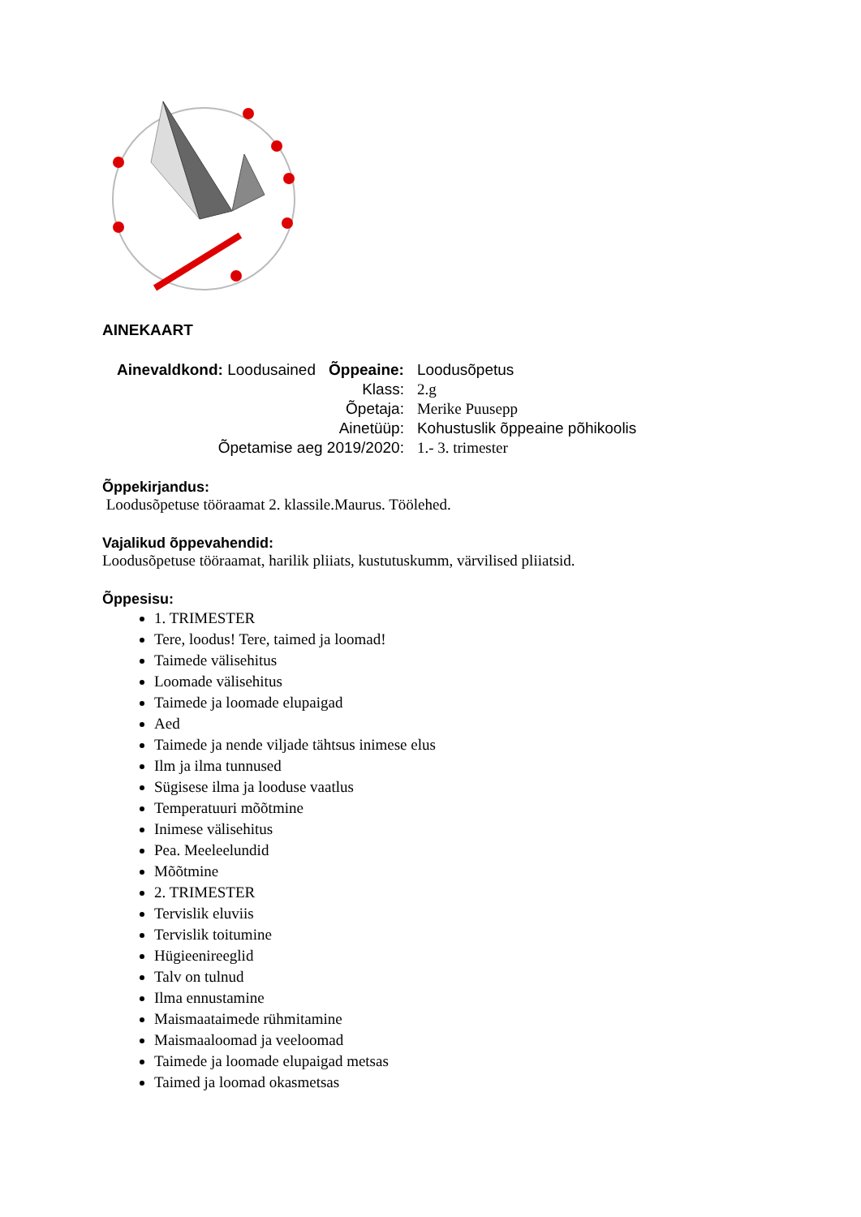AINEKAART
| Ainevaldkond: Loodusained | Õppeaine: | Loodusõpetus |
| | Klass: | 2.g |
| | Õpetaja: | Merike Puusepp |
| | Ainetüüp: | Kohustuslik õppeaine põhikoolis |
| Õpetamise aeg 2019/2020: | | 1.- 3. trimester |
Õppekirjandus:
Loodusõpetuse tööraamat 2. klassile.Maurus. Töölehed.
Vajalikud õppevahendid:
Loodusõpetuse tööraamat, harilik pliiats, kustutuskumm, värvilised pliiatsid.
Õppesisu:
1. TRIMESTER
Tere, loodus! Tere, taimed ja loomad!
Taimede välisehitus
Loomade välisehitus
Taimede ja loomade elupaigad
Aed
Taimede ja nende viljade tähtsus inimese elus
Ilm ja ilma tunnused
Sügisese ilma ja looduse vaatlus
Temperatuuri mõõtmine
Inimese välisehitus
Pea. Meeleelundid
Mõõtmine
2. TRIMESTER
Tervislik eluviis
Tervislik toitumine
Hügieenireeglid
Talv on tulnud
Ilma ennustamine
Maismaataimede rühmitamine
Maismaaloomad ja veeloomad
Taimede ja loomade elupaigad metsas
Taimed ja loomad okasmetsas